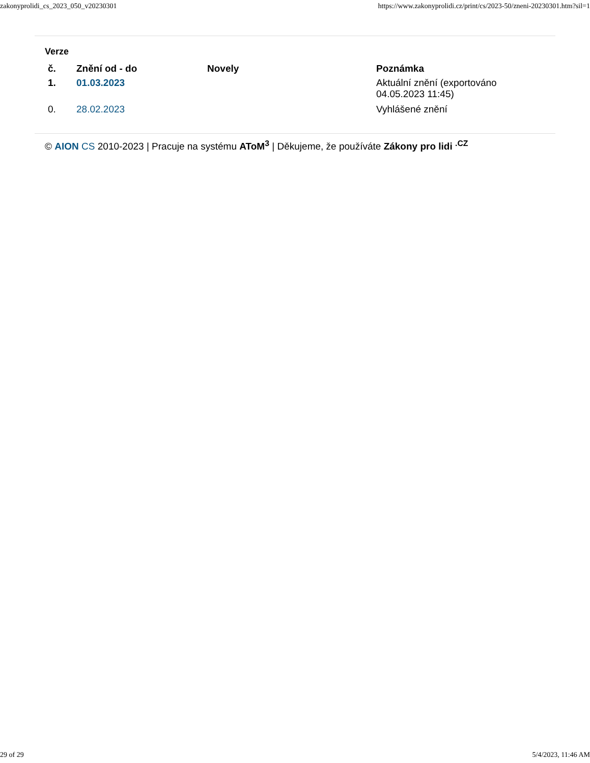zakonyprolidi_cs_2023_050_v20230301 https://www.zakonyprolidi.cz/print/cs/2023-50/zneni-20230301.htm?sil=1
Verze
| č. | Znění od - do | Novely | Poznámka |
| --- | --- | --- | --- |
| 1. | 01.03.2023 | | Aktuální znění (exportováno 04.05.2023 11:45) |
| 0. | 28.02.2023 | | Vyhlášené znění |
© AION CS 2010-2023 | Pracuje na systému AToM<sup>3</sup> | Děkujeme, že používáte Zákony pro lidi <sup>.CZ</sup>
29 of 29 5/4/2023, 11:46 AM